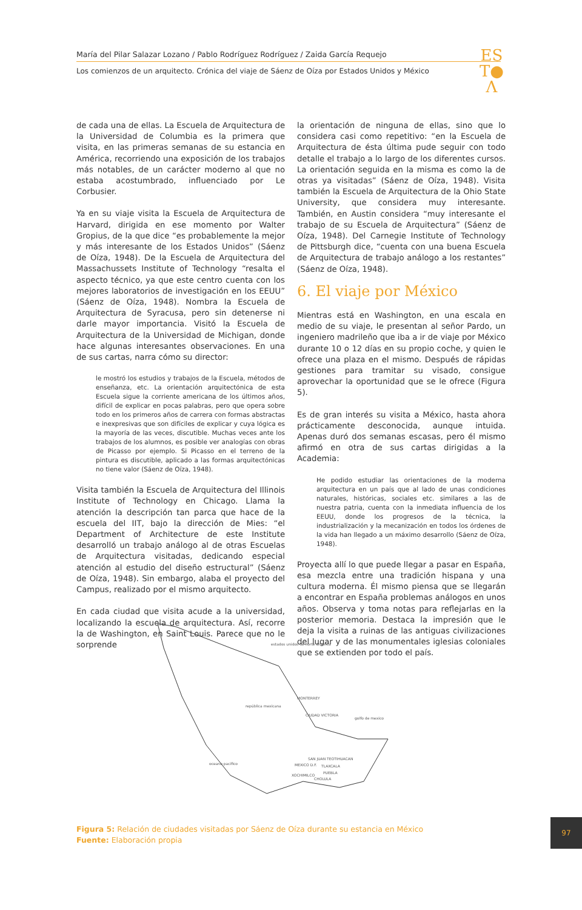María del Pilar Salazar Lozano / Pablo Rodríguez Rodríguez / Zaida García Requejo
Los comienzos de un arquitecto. Crónica del viaje de Sáenz de Oíza por Estados Unidos y México
ES
T●
Λ
de cada una de ellas. La Escuela de Arquitectura de la Universidad de Columbia es la primera que visita, en las primeras semanas de su estancia en América, recorriendo una exposición de los trabajos más notables, de un carácter moderno al que no estaba acostumbrado, influenciado por Le Corbusier.
Ya en su viaje visita la Escuela de Arquitectura de Harvard, dirigida en ese momento por Walter Gropius, de la que dice “es probablemente la mejor y más interesante de los Estados Unidos” (Sáenz de Oíza, 1948). De la Escuela de Arquitectura del Massachussets Institute of Technology “resalta el aspecto técnico, ya que este centro cuenta con los mejores laboratorios de investigación en los EEUU” (Sáenz de Oíza, 1948). Nombra la Escuela de Arquitectura de Syracusa, pero sin detenerse ni darle mayor importancia. Visitó la Escuela de Arquitectura de la Universidad de Michigan, donde hace algunas interesantes observaciones. En una de sus cartas, narra cómo su director:
le mostró los estudios y trabajos de la Escuela, métodos de enseñanza, etc. La orientación arquitectónica de esta Escuela sigue la corriente americana de los últimos años, difícil de explicar en pocas palabras, pero que opera sobre todo en los primeros años de carrera con formas abstractas e inexpresivas que son difíciles de explicar y cuya lógica es la mayoría de las veces, discutible. Muchas veces ante los trabajos de los alumnos, es posible ver analogías con obras de Picasso por ejemplo. Si Picasso en el terreno de la pintura es discutible, aplicado a las formas arquitectónicas no tiene valor (Sáenz de Oíza, 1948).
Visita también la Escuela de Arquitectura del Illinois Institute of Technology en Chicago. Llama la atención la descripción tan parca que hace de la escuela del IIT, bajo la dirección de Mies: “el Department of Architecture de este Institute desarrolló un trabajo análogo al de otras Escuelas de Arquitectura visitadas, dedicando especial atención al estudio del diseño estructural” (Sáenz de Oíza, 1948). Sin embargo, alaba el proyecto del Campus, realizado por el mismo arquitecto.
En cada ciudad que visita acude a la universidad, localizando la escuela de arquitectura. Así, recorre la de Washington, en Saint Louis. Parece que no le sorprende
la orientación de ninguna de ellas, sino que lo considera casi como repetitivo: “en la Escuela de Arquitectura de ésta última pude seguir con todo detalle el trabajo a lo largo de los diferentes cursos. La orientación seguida en la misma es como la de otras ya visitadas” (Sáenz de Oíza, 1948). Visita también la Escuela de Arquitectura de la Ohio State University, que considera muy interesante. También, en Austin considera “muy interesante el trabajo de su Escuela de Arquitectura” (Sáenz de Oíza, 1948). Del Carnegie Institute of Technology de Pittsburgh dice, “cuenta con una buena Escuela de Arquitectura de trabajo análogo a los restantes” (Sáenz de Oíza, 1948).
6. El viaje por México
Mientras está en Washington, en una escala en medio de su viaje, le presentan al señor Pardo, un ingeniero madrileño que iba a ir de viaje por México durante 10 o 12 días en su propio coche, y quien le ofrece una plaza en el mismo. Después de rápidas gestiones para tramitar su visado, consigue aprovechar la oportunidad que se le ofrece (Figura 5).
Es de gran interés su visita a México, hasta ahora prácticamente desconocida, aunque intuida. Apenas duró dos semanas escasas, pero él mismo afirmó en otra de sus cartas dirigidas a la Academia:
He podido estudiar las orientaciones de la moderna arquitectura en un país que al lado de unas condiciones naturales, históricas, sociales etc. similares a las de nuestra patria, cuenta con la inmediata influencia de los EEUU, donde los progresos de la técnica, la industrialización y la mecanización en todos los órdenes de la vida han llegado a un máximo desarrollo (Sáenz de Oíza, 1948).
Proyecta allí lo que puede llegar a pasar en España, esa mezcla entre una tradición hispana y una cultura moderna. Él mismo piensa que se llegarán a encontrar en España problemas análogos en unos años. Observa y toma notas para reflejarlas en la posterior memoria. Destaca la impresión que le deja la visita a ruinas de las antiguas civilizaciones del lugar y de las monumentales iglesias coloniales que se extienden por todo el país.
estados unidos de norte america
república mexicana
golfo de mexico
oceano pacifico
MONTERREY
CIUDAD VICTORIA
SAN JUAN TEOTIHUACAN
MEXICO D.F.
TLAXCALA
PUEBLA
XOCHIMILCO
CHOLULA
Figura 5: Relación de ciudades visitadas por Sáenz de Oíza durante su estancia en México
Fuente: Elaboración propia
97